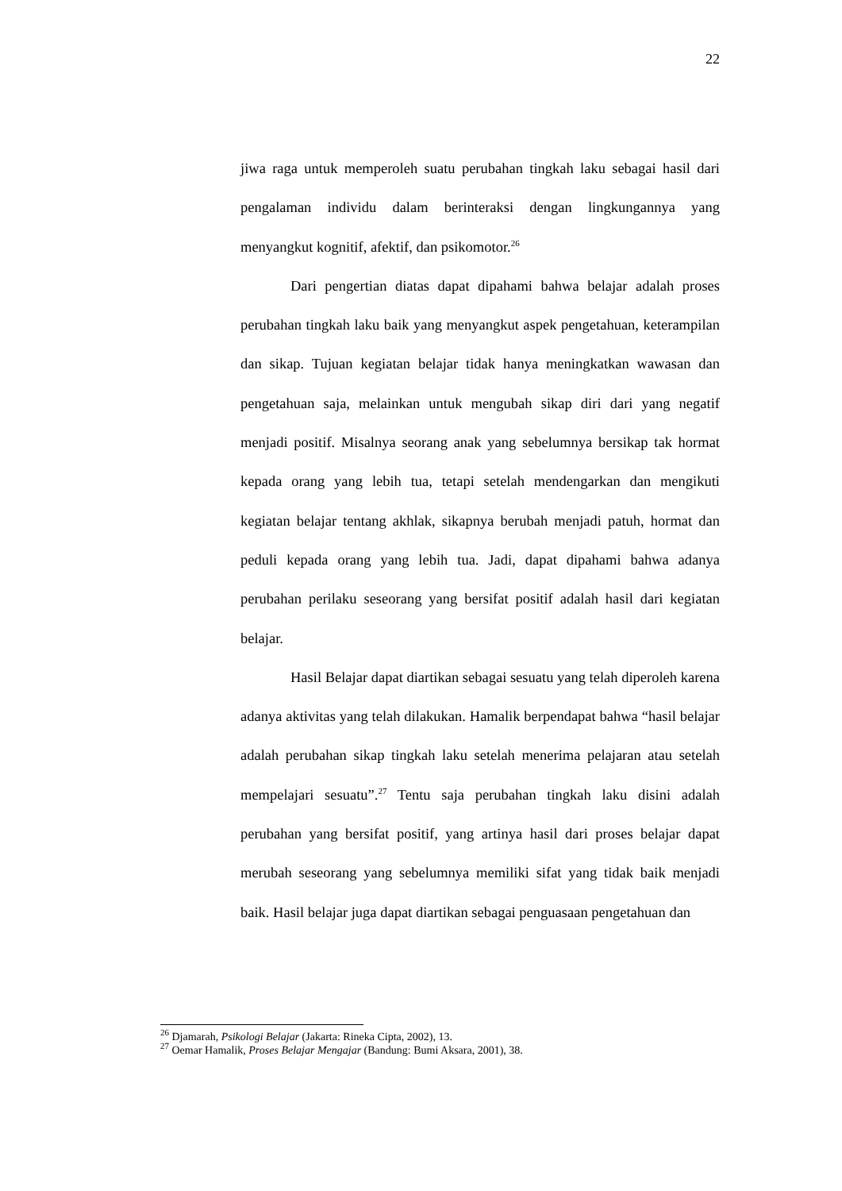22
jiwa raga untuk memperoleh suatu perubahan tingkah laku sebagai hasil dari pengalaman individu dalam berinteraksi dengan lingkungannya yang menyangkut kognitif, afektif, dan psikomotor.<sup>26</sup>
Dari pengertian diatas dapat dipahami bahwa belajar adalah proses perubahan tingkah laku baik yang menyangkut aspek pengetahuan, keterampilan dan sikap. Tujuan kegiatan belajar tidak hanya meningkatkan wawasan dan pengetahuan saja, melainkan untuk mengubah sikap diri dari yang negatif menjadi positif. Misalnya seorang anak yang sebelumnya bersikap tak hormat kepada orang yang lebih tua, tetapi setelah mendengarkan dan mengikuti kegiatan belajar tentang akhlak, sikapnya berubah menjadi patuh, hormat dan peduli kepada orang yang lebih tua. Jadi, dapat dipahami bahwa adanya perubahan perilaku seseorang yang bersifat positif adalah hasil dari kegiatan belajar.
Hasil Belajar dapat diartikan sebagai sesuatu yang telah diperoleh karena adanya aktivitas yang telah dilakukan. Hamalik berpendapat bahwa “hasil belajar adalah perubahan sikap tingkah laku setelah menerima pelajaran atau setelah mempelajari sesuatu”.<sup>27</sup> Tentu saja perubahan tingkah laku disini adalah perubahan yang bersifat positif, yang artinya hasil dari proses belajar dapat merubah seseorang yang sebelumnya memiliki sifat yang tidak baik menjadi baik. Hasil belajar juga dapat diartikan sebagai penguasaan pengetahuan dan
<sup>26</sup> Djamarah, Psikologi Belajar (Jakarta: Rineka Cipta, 2002), 13.
<sup>27</sup> Oemar Hamalik, Proses Belajar Mengajar (Bandung: Bumi Aksara, 2001), 38.